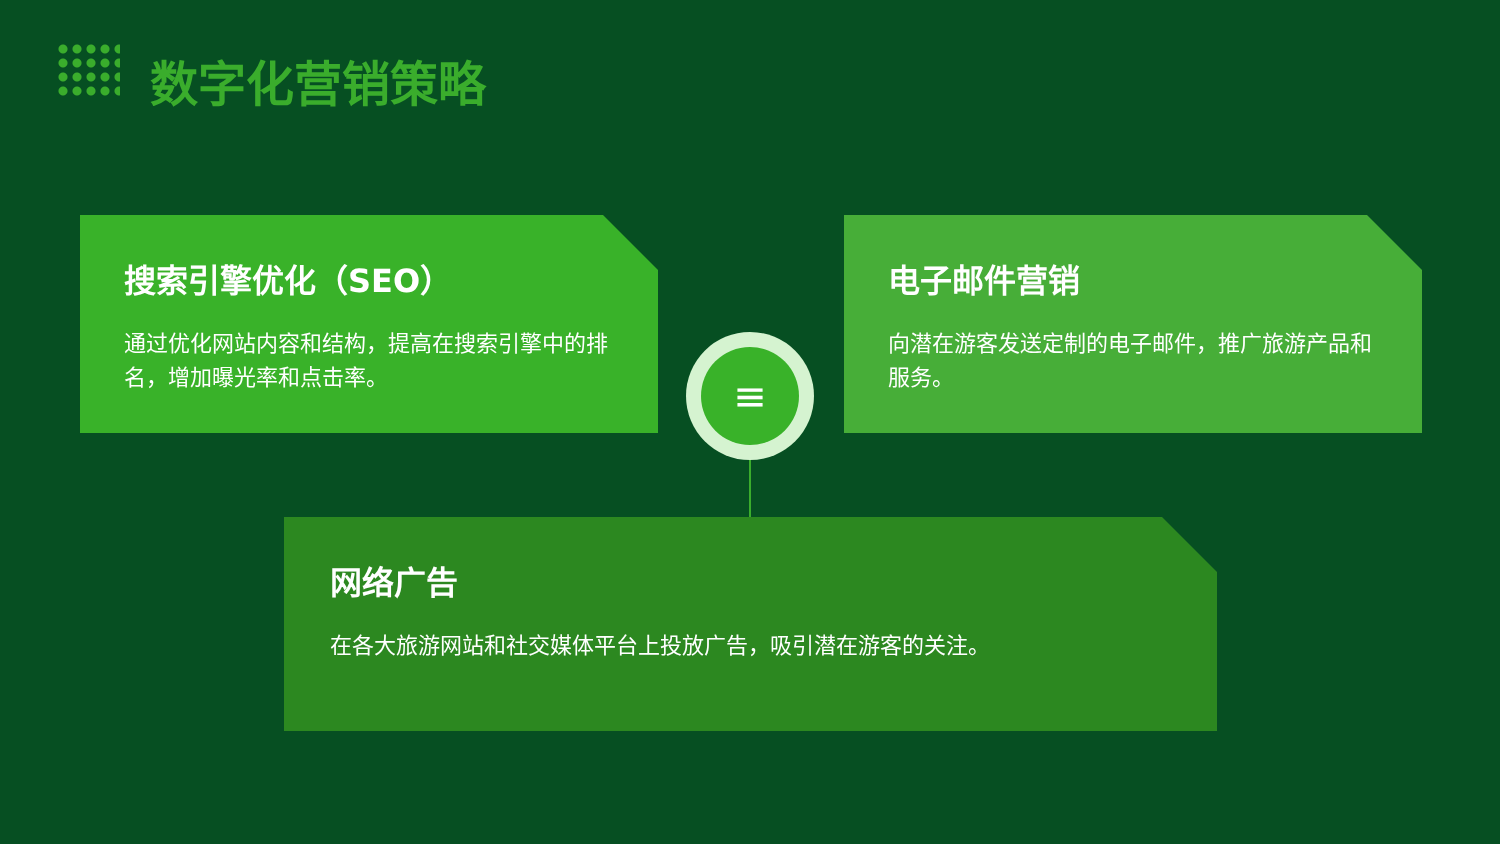数字化营销策略
搜索引擎优化（SEO）
通过优化网站内容和结构，提高在搜索引擎中的排名，增加曝光率和点击率。
电子邮件营销
向潜在游客发送定制的电子邮件，推广旅游产品和服务。
≡
网络广告
在各大旅游网站和社交媒体平台上投放广告，吸引潜在游客的关注。